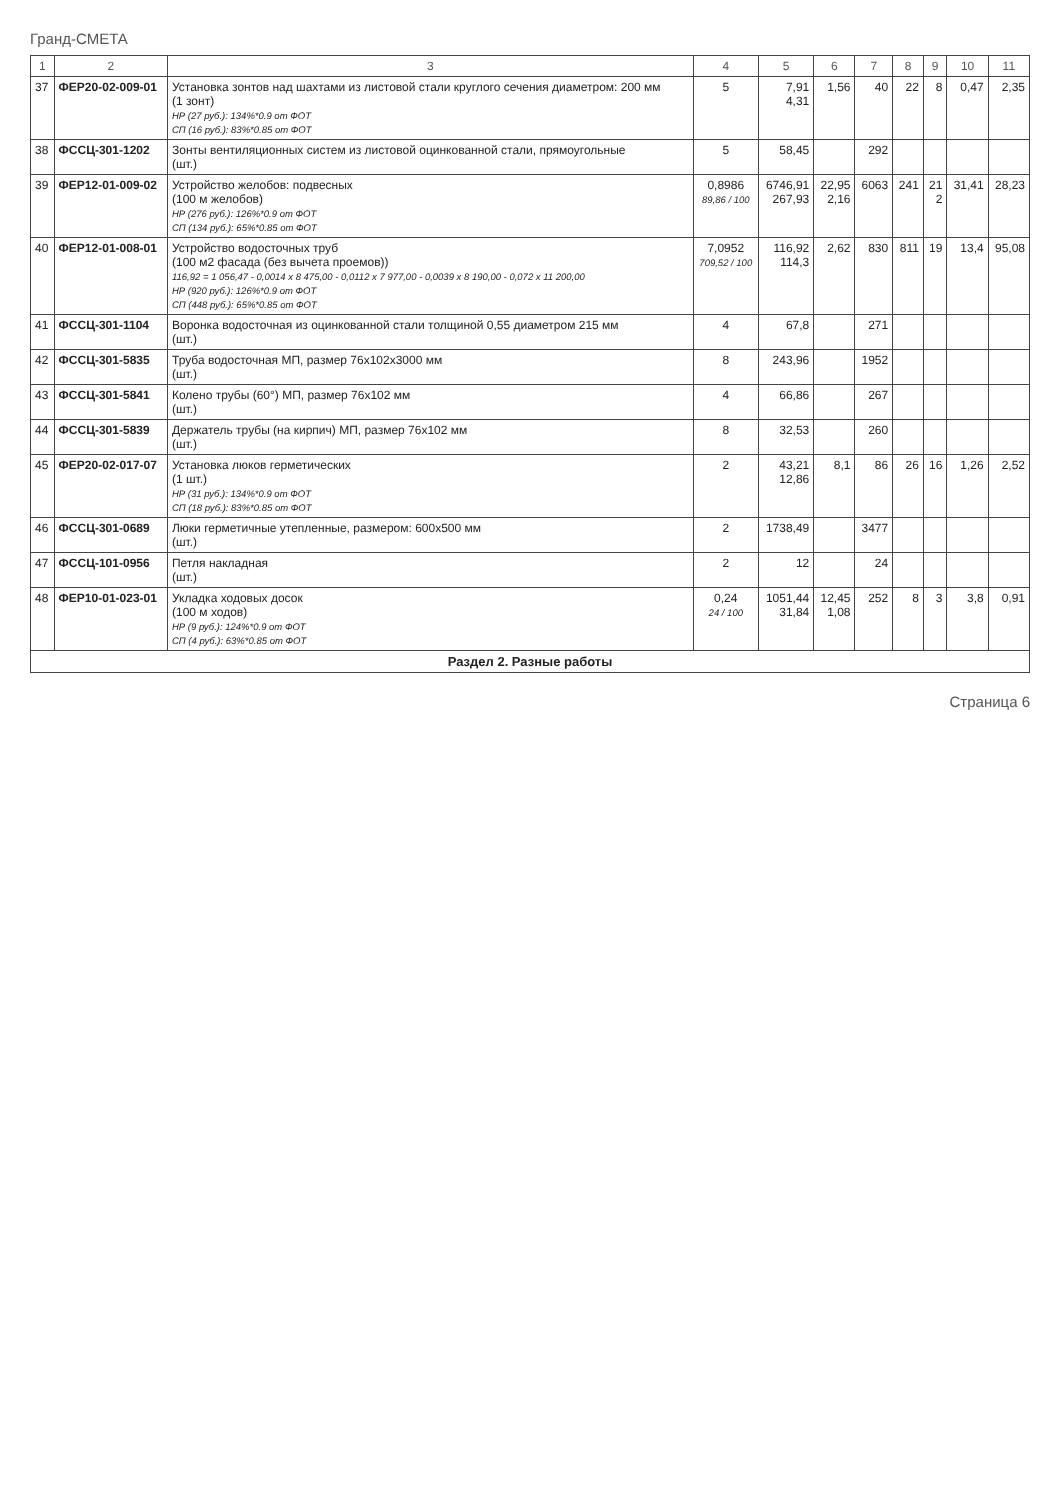Гранд-СМЕТА
| 1 | 2 | 3 | 4 | 5 | 6 | 7 | 8 | 9 | 10 | 11 |
| --- | --- | --- | --- | --- | --- | --- | --- | --- | --- | --- |
| 37 | ФЕР20-02-009-01 | Установка зонтов над шахтами из листовой стали круглого сечения диаметром: 200 мм (1 зонт) НР (27 руб.): 134%*0.9 от ФОТ СП (16 руб.): 83%*0.85 от ФОТ | 5 | 7,91 4,31 | 1,56 | 40 | 22 | 8 | 0,47 | 2,35 |
| 38 | ФССЦ-301-1202 | Зонты вентиляционных систем из листовой оцинкованной стали, прямоугольные (шт.) | 5 | 58,45 | | 292 | | | | |
| 39 | ФЕР12-01-009-02 | Устройство желобов: подвесных (100 м желобов) НР (276 руб.): 126%*0.9 от ФОТ СП (134 руб.): 65%*0.85 от ФОТ | 0,8986 89,86 / 100 | 6746,91 267,93 | 22,95 2,16 | 6063 | 241 | 21 2 | 31,41 | 28,23 |
| 40 | ФЕР12-01-008-01 | Устройство водосточных труб (100 м2 фасада (без вычета проемов)) 116,92 = 1 056,47 - 0,0014 x 8 475,00 - 0,0112 x 7 977,00 - 0,0039 x 8 190,00 - 0,072 x 11 200,00 НР (920 руб.): 126%*0.9 от ФОТ СП (448 руб.): 65%*0.85 от ФОТ | 7,0952 709,52 / 100 | 116,92 114,3 | 2,62 | 830 | 811 | 19 | 13,4 | 95,08 |
| 41 | ФССЦ-301-1104 | Воронка водосточная из оцинкованной стали толщиной 0,55 диаметром 215 мм (шт.) | 4 | 67,8 | | 271 | | | | |
| 42 | ФССЦ-301-5835 | Труба водосточная МП, размер 76x102x3000 мм (шт.) | 8 | 243,96 | | 1952 | | | | |
| 43 | ФССЦ-301-5841 | Колено трубы (60°) МП, размер 76x102 мм (шт.) | 4 | 66,86 | | 267 | | | | |
| 44 | ФССЦ-301-5839 | Держатель трубы (на кирпич) МП, размер 76x102 мм (шт.) | 8 | 32,53 | | 260 | | | | |
| 45 | ФЕР20-02-017-07 | Установка люков герметических (1 шт.) НР (31 руб.): 134%*0.9 от ФОТ СП (18 руб.): 83%*0.85 от ФОТ | 2 | 43,21 12,86 | 8,1 | 86 | 26 | 16 | 1,26 | 2,52 |
| 46 | ФССЦ-301-0689 | Люки герметичные утепленные, размером: 600x500 мм (шт.) | 2 | 1738,49 | | 3477 | | | | |
| 47 | ФССЦ-101-0956 | Петля накладная (шт.) | 2 | 12 | | 24 | | | | |
| 48 | ФЕР10-01-023-01 | Укладка ходовых досок (100 м ходов) НР (9 руб.): 124%*0.9 от ФОТ СП (4 руб.): 63%*0.85 от ФОТ | 0,24 24 / 100 | 1051,44 31,84 | 12,45 1,08 | 252 | 8 | 3 | 3,8 | 0,91 |
| Раздел 2. Разные работы | | | | | | | | | | |
Страница 6